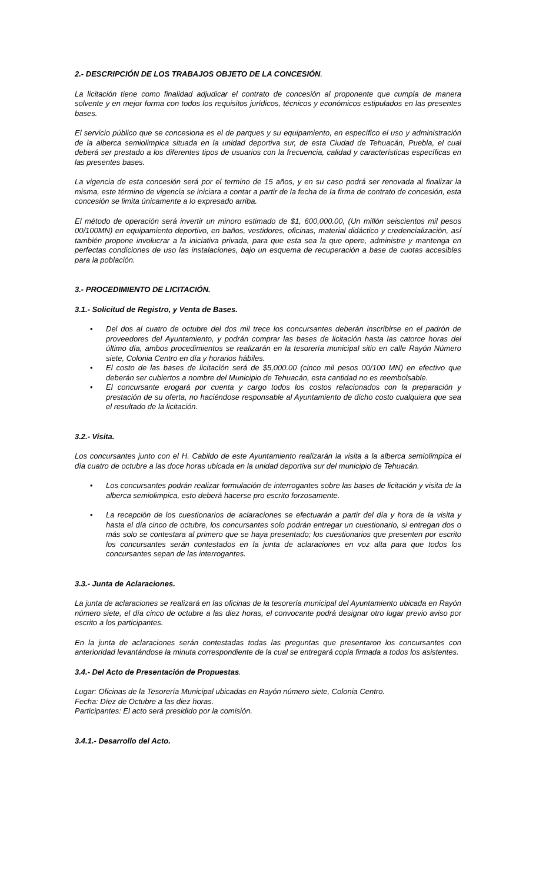2.- DESCRIPCIÓN DE LOS TRABAJOS OBJETO DE LA CONCESIÓN.
La licitación tiene como finalidad adjudicar el contrato de concesión al proponente que cumpla de manera solvente y en mejor forma con todos los requisitos jurídicos, técnicos y económicos estipulados en las presentes bases.
El servicio público que se concesiona es el de parques y su equipamiento, en específico el uso y administración de la alberca semiolimpica situada en la unidad deportiva sur, de esta Ciudad de Tehuacán, Puebla, el cual deberá ser prestado a los diferentes tipos de usuarios con la frecuencia, calidad y características específicas en las presentes bases.
La vigencia de esta concesión será por el termino de 15 años, y en su caso podrá ser renovada al finalizar la misma, este término de vigencia se iniciara a contar a partir de la fecha de la firma de contrato de concesión, esta concesión se limita únicamente a lo expresado arriba.
El método de operación será invertir un minoro estimado de $1, 600,000.00, (Un millón seiscientos mil pesos 00/100MN) en equipamiento deportivo, en baños, vestidores, oficinas, material didáctico y credencialización, así también propone involucrar a la iniciativa privada, para que esta sea la que opere, administre y mantenga en perfectas condiciones de uso las instalaciones, bajo un esquema de recuperación a base de cuotas accesibles para la población.
3.- PROCEDIMIENTO DE LICITACIÓN.
3.1.- Solicitud de Registro, y Venta de Bases.
• Del dos al cuatro de octubre del dos mil trece los concursantes deberán inscribirse en el padrón de proveedores del Ayuntamiento, y podrán comprar las bases de licitación hasta las catorce horas del último día, ambos procedimientos se realizarán en la tesorería municipal sitio en calle Rayón Número siete, Colonia Centro en día y horarios hábiles.
• El costo de las bases de licitación será de $5,000.00 (cinco mil pesos 00/100 MN) en efectivo que deberán ser cubiertos a nombre del Municipio de Tehuacán, esta cantidad no es reembolsable.
• El concursante erogará por cuenta y cargo todos los costos relacionados con la preparación y prestación de su oferta, no haciéndose responsable al Ayuntamiento de dicho costo cualquiera que sea el resultado de la licitación.
3.2.- Visita.
Los concursantes junto con el H. Cabildo de este Ayuntamiento realizarán la visita a la alberca semiolimpica el día cuatro de octubre a las doce horas ubicada en la unidad deportiva sur del municipio de Tehuacán.
• Los concursantes podrán realizar formulación de interrogantes sobre las bases de licitación y visita de la alberca semiolimpica, esto deberá hacerse pro escrito forzosamente.
• La recepción de los cuestionarios de aclaraciones se efectuarán a partir del día y hora de la visita y hasta el día cinco de octubre, los concursantes solo podrán entregar un cuestionario, si entregan dos o más solo se contestara al primero que se haya presentado; los cuestionarios que presenten por escrito los concursantes serán contestados en la junta de aclaraciones en voz alta para que todos los concursantes sepan de las interrogantes.
3.3.- Junta de Aclaraciones.
La junta de aclaraciones se realizará en las oficinas de la tesorería municipal del Ayuntamiento ubicada en Rayón número siete, el día cinco de octubre a las diez horas, el convocante podrá designar otro lugar previo aviso por escrito a los participantes.
En la junta de aclaraciones serán contestadas todas las preguntas que presentaron los concursantes con anterioridad levantándose la minuta correspondiente de la cual se entregará copia firmada a todos los asistentes.
3.4.- Del Acto de Presentación de Propuestas.
Lugar: Oficinas de la Tesorería Municipal ubicadas en Rayón número siete, Colonia Centro.
Fecha: Díez de Octubre a las diez horas.
Participantes: El acto será presidido por la comisión.
3.4.1.- Desarrollo del Acto.